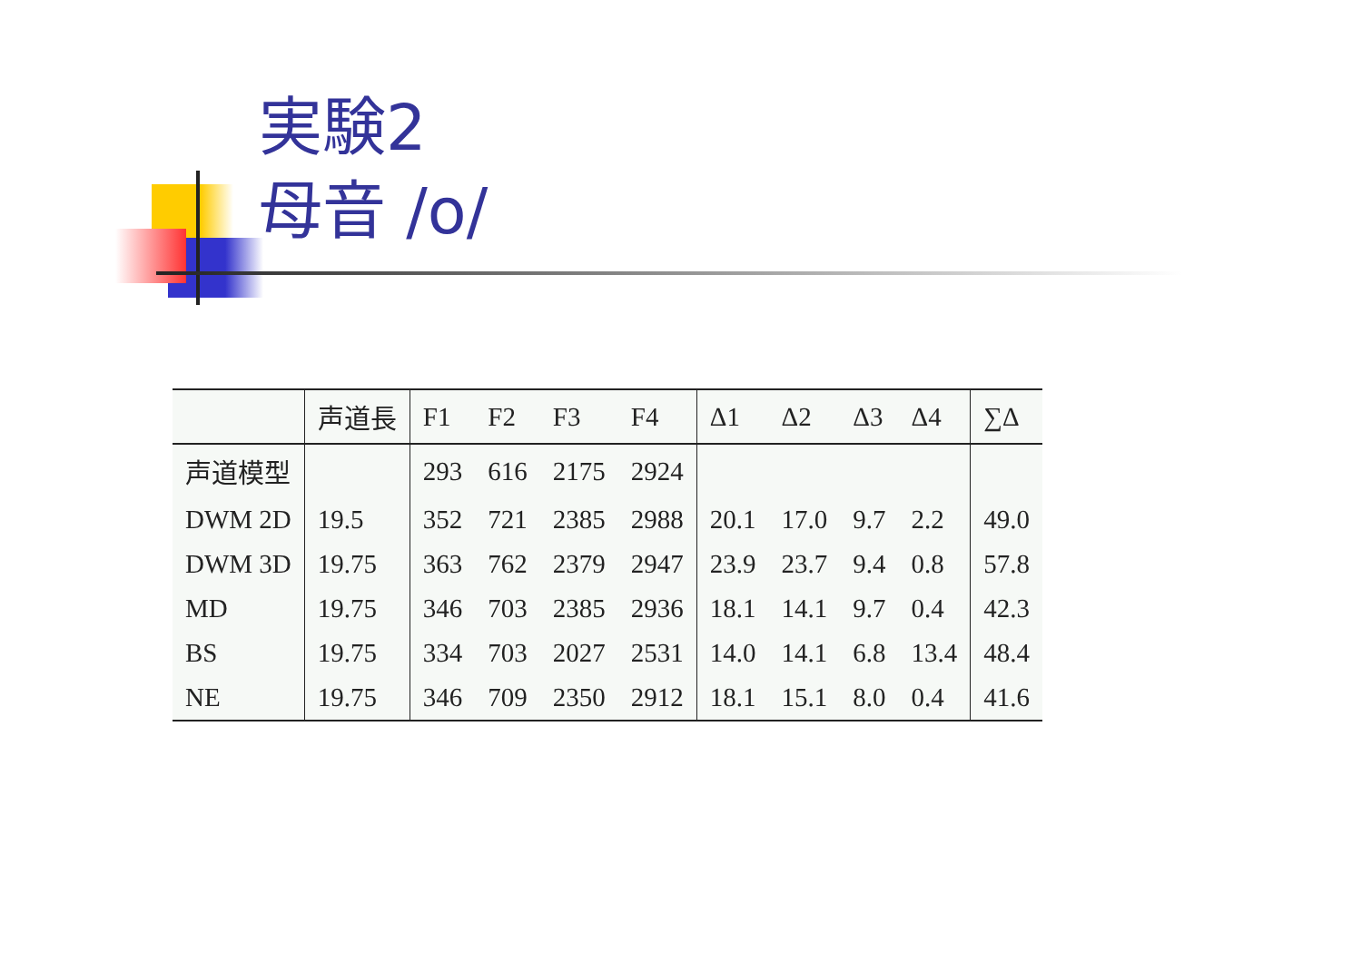実験2
母音 /o/
| | 声道長 | F1 | F2 | F3 | F4 | Δ1 | Δ2 | Δ3 | Δ4 | ∑Δ |
| --- | --- | --- | --- | --- | --- | --- | --- | --- | --- | --- |
| 声道模型 | | 293 | 616 | 2175 | 2924 | | | | | |
| DWM 2D | 19.5 | 352 | 721 | 2385 | 2988 | 20.1 | 17.0 | 9.7 | 2.2 | 49.0 |
| DWM 3D | 19.75 | 363 | 762 | 2379 | 2947 | 23.9 | 23.7 | 9.4 | 0.8 | 57.8 |
| MD | 19.75 | 346 | 703 | 2385 | 2936 | 18.1 | 14.1 | 9.7 | 0.4 | 42.3 |
| BS | 19.75 | 334 | 703 | 2027 | 2531 | 14.0 | 14.1 | 6.8 | 13.4 | 48.4 |
| NE | 19.75 | 346 | 709 | 2350 | 2912 | 18.1 | 15.1 | 8.0 | 0.4 | 41.6 |